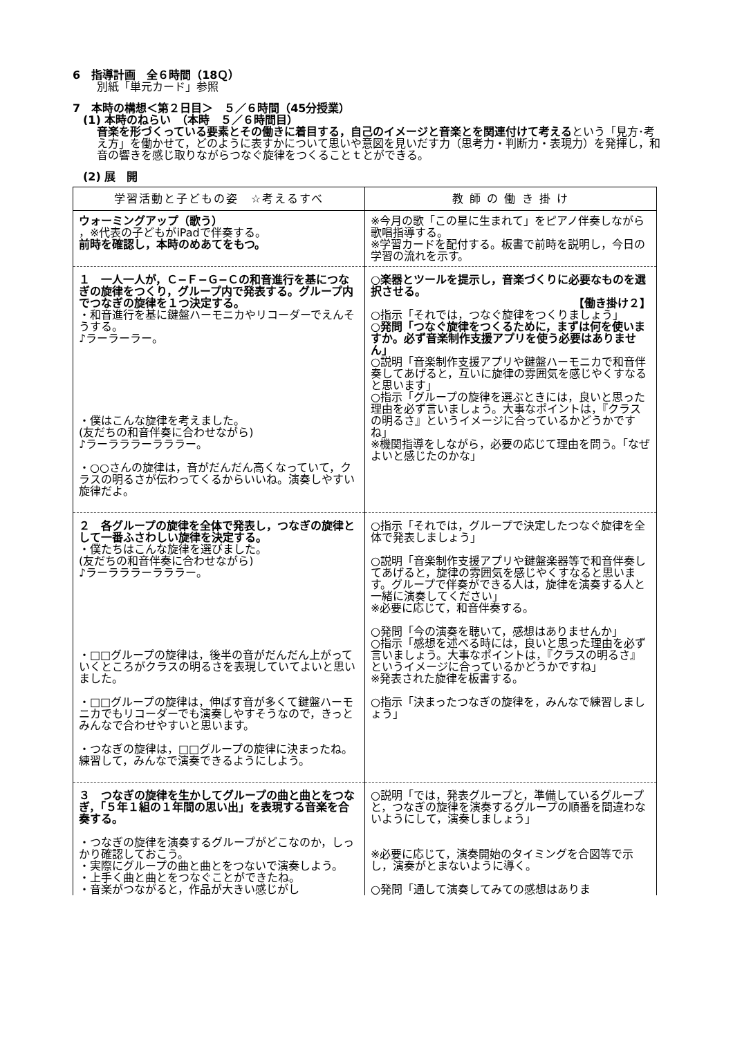6　指導計画　全６時間（18Ｑ）
別紙「単元カード」参照
7　本時の構想＜第２日目＞　５／６時間（45分授業）
(1) 本時のねらい　（本時　５／６時間目）
音楽を形づくっている要素とその働きに着目する，自己のイメージと音楽とを関連付けて考えるという「見方･考え方」を働かせて，どのように表すかについて思いや意図を見いだす力（思考力・判断力・表現力）を発揮し，和音の響きを感じ取りながらつなぐ旋律をつくることｔとができる。
(2) 展　開
| 学習活動と子どもの姿 ☆考えるすべ | 教 師 の 働 き 掛 け |
| --- | --- |
| ウォーミングアップ（歌う） ，※代表の子どもがiPadで伴奏する。 前時を確認し，本時のめあてをもつ。 | ※今月の歌「この星に生まれて」をピアノ伴奏しながら歌唱指導する。 ※学習カードを配付する。板書で前時を説明し，今日の学習の流れを示す。 |
| １ 一人一人が，Ｃ−Ｆ−Ｇ−Ｃの和音進行を基につなぎの旋律をつくり，グループ内で発表する。グループ内でつなぎの旋律を１つ決定する。 ・和音進行を基に鍵盤ハーモニカやリコーダーでえんそうする。 ♪ラーラーラー。 ・僕はこんな旋律を考えました。 (友だちの和音伴奏に合わせながら) ♪ラーラララーラララー。 ・○○さんの旋律は，音がだんだん高くなっていて，クラスの明るさが伝わってくるからいいね。演奏しやすい旋律だよ。 | ○楽器とツールを提示し，音楽づくりに必要なものを選択させる。 【働き掛け２】 ○指示「それでは，つなぐ旋律をつくりましょう」 ○発問「つなぐ旋律をつくるために，まずは何を使いますか。必ず音楽制作支援アプリを使う必要はありません」 ○説明「音楽制作支援アプリや鍵盤ハーモニカで和音伴奏してあげると，互いに旋律の雰囲気を感じやくすなると思います」 ○指示「グループの旋律を選ぶときには，良いと思った理由を必ず言いましょう。大事なポイントは，『クラスの明るさ』というイメージに合っているかどうかですね」 ※機関指導をしながら，必要の応じて理由を問う。「なぜよいと感じたのかな」 |
| ２ 各グループの旋律を全体で発表し，つなぎの旋律として一番ふさわしい旋律を決定する。 ・僕たちはこんな旋律を選びました。 (友だちの和音伴奏に合わせながら) ♪ラーラララーラララー。 ・□□グループの旋律は，後半の音がだんだん上がっていくところがクラスの明るさを表現していてよいと思いました。 ・□□グループの旋律は，伸ばす音が多くて鍵盤ハーモニカでもリコーダーでも演奏しやすそうなので，きっとみんなで合わせやすいと思います。 ・つなぎの旋律は，□□グループの旋律に決まったね。練習して，みんなで演奏できるようにしよう。 | ○指示「それでは，グループで決定したつなぐ旋律を全体で発表しましょう」 ○説明「音楽制作支援アプリや鍵盤楽器等で和音伴奏してあげると，旋律の雰囲気を感じやくすなると思います。グループで伴奏ができる人は，旋律を演奏する人と一緒に演奏してください」 ※必要に応じて，和音伴奏する。 ○発問「今の演奏を聴いて，感想はありませんか」 ○指示「感想を述べる時には，良いと思った理由を必ず言いましょう。大事なポイントは，『クラスの明るさ』というイメージに合っているかどうかですね」 ※発表された旋律を板書する。 ○指示「決まったつなぎの旋律を，みんなで練習しましょう」 |
| ３ つなぎの旋律を生かしてグループの曲と曲とをつなぎ，「５年１組の１年間の思い出」を表現する音楽を合奏する。 ・つなぎの旋律を演奏するグループがどこなのか，しっかり確認しておこう。 ・実際にグループの曲と曲とをつないで演奏しよう。 ・上手く曲と曲とをつなぐことができたね。 ・音楽がつながると，作品が大きい感じがし | ○説明「では，発表グループと，準備しているグループと，つなぎの旋律を演奏するグループの順番を間違わないようにして，演奏しましょう」 ※必要に応じて，演奏開始のタイミングを合図等で示し，演奏がとまないように導く。 ○発問「通して演奏してみての感想はありま |